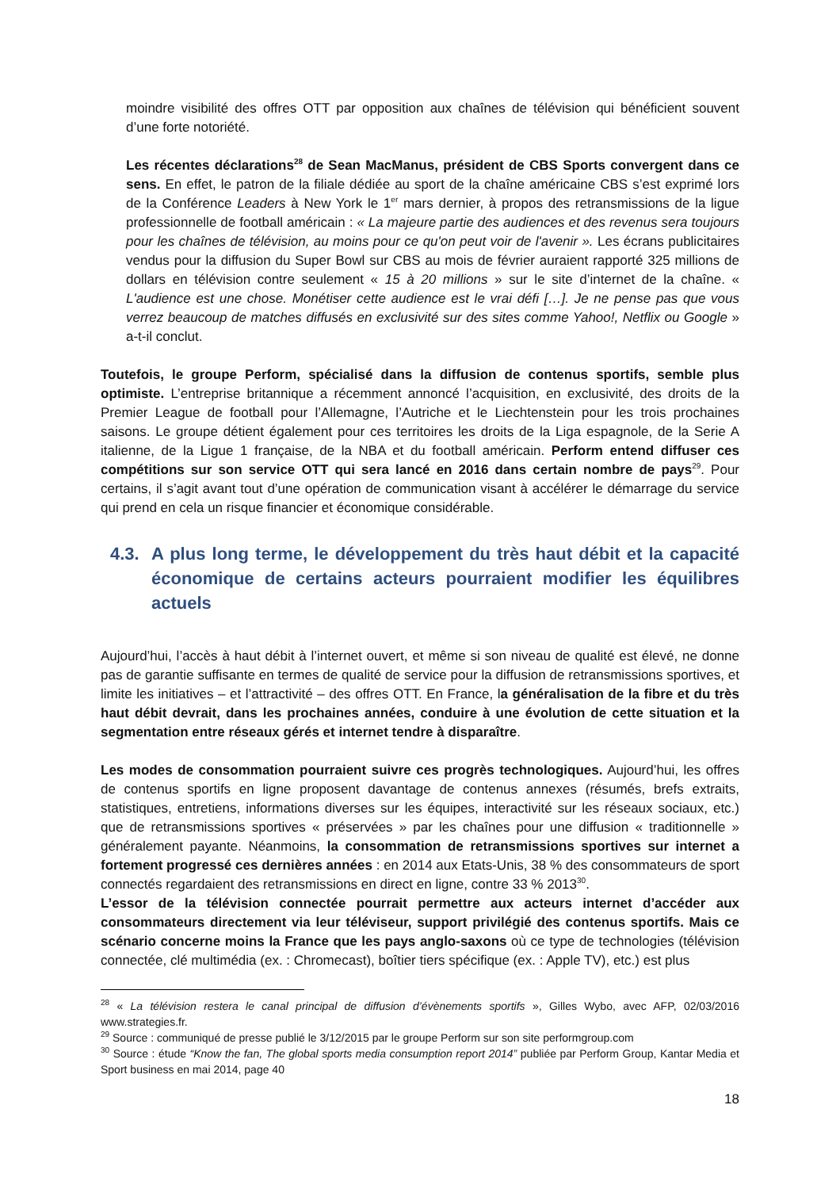moindre visibilité des offres OTT par opposition aux chaînes de télévision qui bénéficient souvent d’une forte notoriété.
Les récentes déclarations<sup>28</sup> de Sean MacManus, président de CBS Sports convergent dans ce sens. En effet, le patron de la filiale dédiée au sport de la chaîne américaine CBS s’est exprimé lors de la Conférence Leaders à New York le 1<sup>er</sup> mars dernier, à propos des retransmissions de la ligue professionnelle de football américain : « La majeure partie des audiences et des revenus sera toujours pour les chaînes de télévision, au moins pour ce qu'on peut voir de l'avenir ». Les écrans publicitaires vendus pour la diffusion du Super Bowl sur CBS au mois de février auraient rapporté 325 millions de dollars en télévision contre seulement « 15 à 20 millions » sur le site d’internet de la chaîne. « L'audience est une chose. Monétiser cette audience est le vrai défi […]. Je ne pense pas que vous verrez beaucoup de matches diffusés en exclusivité sur des sites comme Yahoo!, Netflix ou Google » a-t-il conclut.
Toutefois, le groupe Perform, spécialisé dans la diffusion de contenus sportifs, semble plus optimiste. L’entreprise britannique a récemment annoncé l’acquisition, en exclusivité, des droits de la Premier League de football pour l’Allemagne, l’Autriche et le Liechtenstein pour les trois prochaines saisons. Le groupe détient également pour ces territoires les droits de la Liga espagnole, de la Serie A italienne, de la Ligue 1 française, de la NBA et du football américain. Perform entend diffuser ces compétitions sur son service OTT qui sera lancé en 2016 dans certain nombre de pays<sup>29</sup>. Pour certains, il s’agit avant tout d’une opération de communication visant à accélérer le démarrage du service qui prend en cela un risque financier et économique considérable.
4.3. A plus long terme, le développement du très haut débit et la capacité économique de certains acteurs pourraient modifier les équilibres actuels
Aujourd’hui, l’accès à haut débit à l’internet ouvert, et même si son niveau de qualité est élevé, ne donne pas de garantie suffisante en termes de qualité de service pour la diffusion de retransmissions sportives, et limite les initiatives – et l’attractivité – des offres OTT. En France, la généralisation de la fibre et du très haut débit devrait, dans les prochaines années, conduire à une évolution de cette situation et la segmentation entre réseaux gérés et internet tendre à disparaître.
Les modes de consommation pourraient suivre ces progrès technologiques. Aujourd’hui, les offres de contenus sportifs en ligne proposent davantage de contenus annexes (résumés, brefs extraits, statistiques, entretiens, informations diverses sur les équipes, interactivité sur les réseaux sociaux, etc.) que de retransmissions sportives « préservées » par les chaînes pour une diffusion « traditionnelle » généralement payante. Néanmoins, la consommation de retransmissions sportives sur internet a fortement progressé ces dernières années : en 2014 aux Etats-Unis, 38 % des consommateurs de sport connectés regardaient des retransmissions en direct en ligne, contre 33 % 2013<sup>30</sup>.
L’essor de la télévision connectée pourrait permettre aux acteurs internet d’accéder aux consommateurs directement via leur téléviseur, support privilégié des contenus sportifs. Mais ce scénario concerne moins la France que les pays anglo-saxons où ce type de technologies (télévision connectée, clé multimédia (ex. : Chromecast), boîtier tiers spécifique (ex. : Apple TV), etc.) est plus
<sup>28</sup> « La télévision restera le canal principal de diffusion d’évènements sportifs », Gilles Wybo, avec AFP, 02/03/2016 www.strategies.fr.
<sup>29</sup> Source : communiqué de presse publié le 3/12/2015 par le groupe Perform sur son site performgroup.com
<sup>30</sup> Source : étude “Know the fan, The global sports media consumption report 2014” publiée par Perform Group, Kantar Media et Sport business en mai 2014, page 40
18